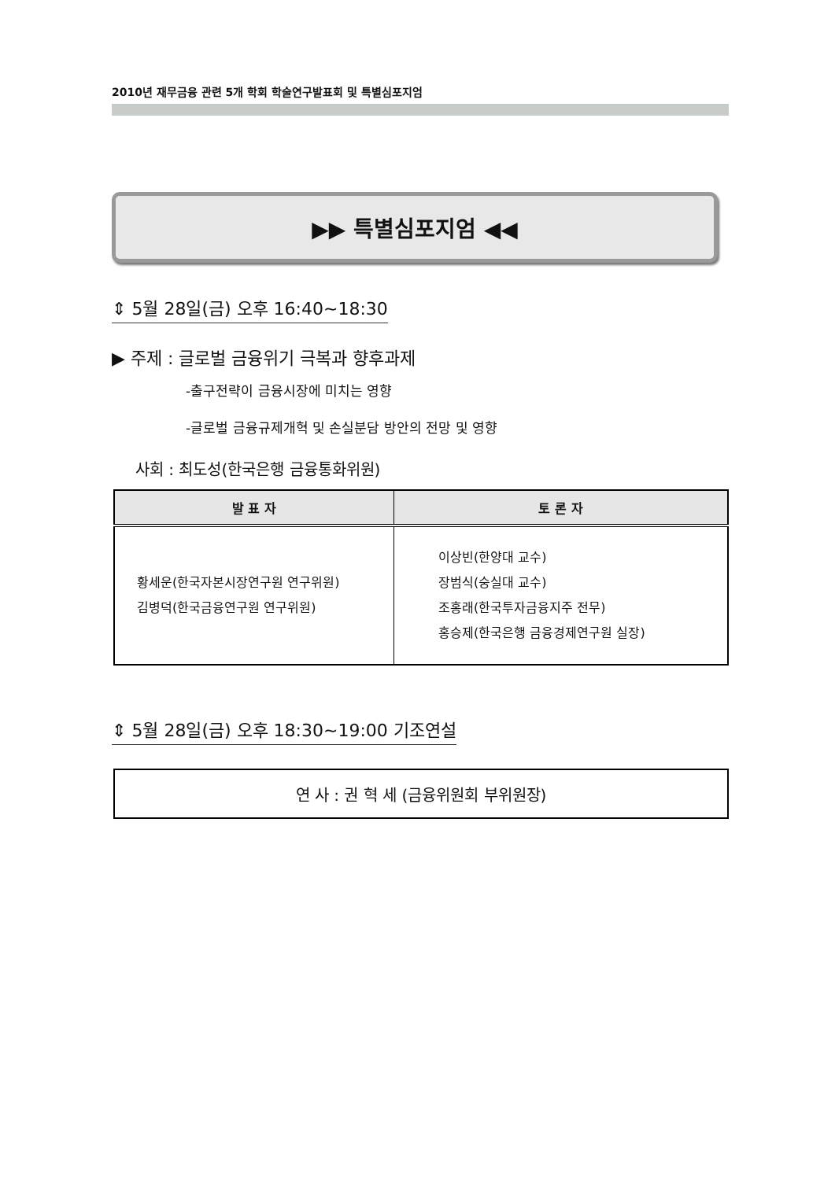2010년 재무금융 관련 5개 학회 학술연구발표회 및 특별심포지엄
▶▶ 특별심포지엄 ◀◀
⇕ 5월 28일(금) 오후 16:40~18:30
▶ 주제 : 글로벌 금융위기 극복과 향후과제
-출구전략이 금융시장에 미치는 영향
-글로벌 금융규제개혁 및 손실분담 방안의 전망 및 영향
사회 : 최도성(한국은행 금융통화위원)
| 발 표 자 | 토 론 자 |
| --- | --- |
| 황세운(한국자본시장연구원 연구위원) 김병덕(한국금융연구원 연구위원) | 이상빈(한양대 교수) 장범식(숭실대 교수) 조홍래(한국투자금융지주 전무) 홍승제(한국은행 금융경제연구원 실장) |
⇕ 5월 28일(금) 오후 18:30~19:00 기조연설
연 사 : 권 혁 세 (금융위원회 부위원장)